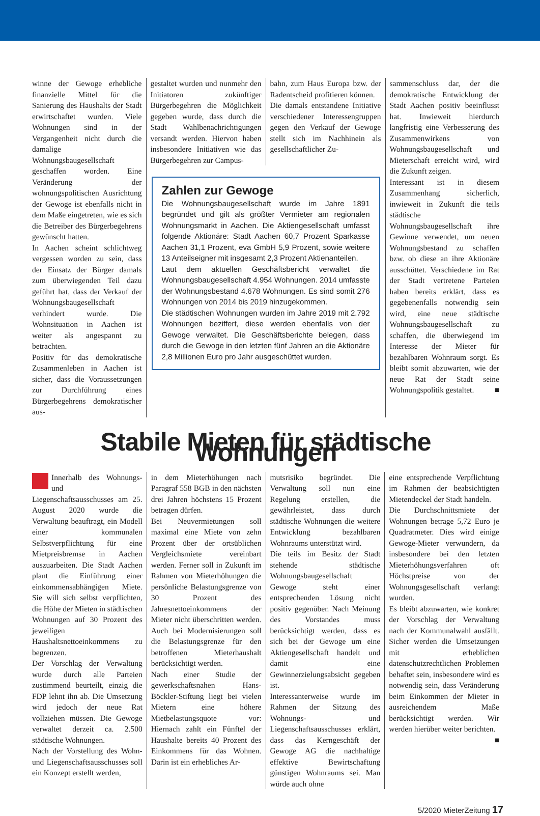winne der Gewoge erhebliche finanzielle Mittel für die Sanierung des Haushalts der Stadt erwirtschaftet wurden. Viele Wohnungen sind in der Vergangenheit nicht durch die damalige Wohnungsbaugesellschaft geschaffen worden. Eine Veränderung der wohnungspolitischen Ausrichtung der Gewoge ist ebenfalls nicht in dem Maße eingetreten, wie es sich die Betreiber des Bürgerbegehrens gewünscht hatten.
In Aachen scheint schlichtweg vergessen worden zu sein, dass der Einsatz der Bürger damals zum überwiegenden Teil dazu geführt hat, dass der Verkauf der Wohnungsbaugesellschaft verhindert wurde. Die Wohnsituation in Aachen ist weiter als angespannt zu betrachten.
Positiv für das demokratische Zusammenleben in Aachen ist sicher, dass die Voraussetzungen zur Durchführung eines Bürgerbegehrens demokratischer aus-
gestaltet wurden und nunmehr den Initiatoren zukünftiger Bürgerbegehren die Möglichkeit gegeben wurde, dass durch die Stadt Wahlbenachrichtigungen versandt werden. Hiervon haben insbesondere Initiativen wie das Bürgerbegehren zur Campus-
bahn, zum Haus Europa bzw. der Radentscheid profitieren können.
Die damals entstandene Initiative verschiedener Interessengruppen gegen den Verkauf der Gewoge stellt sich im Nachhinein als gesellschaftlicher Zu-
Zahlen zur Gewoge
Die Wohnungsbaugesellschaft wurde im Jahre 1891 begründet und gilt als größter Vermieter am regionalen Wohnungsmarkt in Aachen. Die Aktiengesellschaft umfasst folgende Aktionäre: Stadt Aachen 60,7 Prozent Sparkasse Aachen 31,1 Prozent, eva GmbH 5,9 Prozent, sowie weitere 13 Anteilseigner mit insgesamt 2,3 Prozent Aktienanteilen.
Laut dem aktuellen Geschäftsbericht verwaltet die Wohnungsbaugesellschaft 4.954 Wohnungen. 2014 umfasste der Wohnungsbestand 4.678 Wohnungen. Es sind somit 276 Wohnungen von 2014 bis 2019 hinzugekommen.
Die städtischen Wohnungen wurden im Jahre 2019 mit 2.792 Wohnungen beziffert, diese werden ebenfalls von der Gewoge verwaltet. Die Geschäftsberichte belegen, dass durch die Gewoge in den letzten fünf Jahren an die Aktionäre 2,8 Millionen Euro pro Jahr ausgeschüttet wurden.
sammenschluss dar, der die demokratische Entwicklung der Stadt Aachen positiv beeinflusst hat. Inwieweit hierdurch langfristig eine Verbesserung des Zusammenwirkens von Wohnungsbaugesellschaft und Mieterschaft erreicht wird, wird die Zukunft zeigen.
Interessant ist in diesem Zusammenhang sicherlich, inwieweit in Zukunft die teils städtische Wohnungsbaugesellschaft ihre Gewinne verwendet, um neuen Wohnungsbestand zu schaffen bzw. ob diese an ihre Aktionäre ausschüttet. Verschiedene im Rat der Stadt vertretene Parteien haben bereits erklärt, dass es gegebenenfalls notwendig sein wird, eine neue städtische Wohnungsbaugesellschaft zu schaffen, die überwiegend im Interesse der Mieter für bezahlbaren Wohnraum sorgt. Es bleibt somit abzuwarten, wie der neue Rat der Stadt seine Wohnungspolitik gestaltet. ■
Stabile Mieten für städtische Wohnungen
Innerhalb des Wohnungs- und Liegenschaftsausschusses am 25. August 2020 wurde die Verwaltung beauftragt, ein Modell einer kommunalen Selbstverpflichtung für eine Mietpreisbremse in Aachen auszuarbeiten. Die Stadt Aachen plant die Einführung einer einkommensabhängigen Miete. Sie will sich selbst verpflichten, die Höhe der Mieten in städtischen Wohnungen auf 30 Prozent des jeweiligen Haushaltsnettoeinkommens zu begrenzen.
Der Vorschlag der Verwaltung wurde durch alle Parteien zustimmend beurteilt, einzig die FDP lehnt ihn ab. Die Umsetzung wird jedoch der neue Rat vollziehen müssen. Die Gewoge verwaltet derzeit ca. 2.500 städtische Wohnungen.
Nach der Vorstellung des Wohn- und Liegenschaftsausschusses soll ein Konzept erstellt werden,
in dem Mieterhöhungen nach Paragraf 558 BGB in den nächsten drei Jahren höchstens 15 Prozent betragen dürfen.
Bei Neuvermietungen soll maximal eine Miete von zehn Prozent über der ortsüblichen Vergleichsmiete vereinbart werden. Ferner soll in Zukunft im Rahmen von Mieterhöhungen die persönliche Belastungsgrenze von 30 Prozent des Jahresnettoeinkommens der Mieter nicht überschritten werden. Auch bei Modernisierungen soll die Belastungsgrenze für den betroffenen Mieterhaushalt berücksichtigt werden.
Nach einer Studie der gewerkschaftsnahen Hans-Böckler-Stiftung liegt bei vielen Mietern eine höhere Mietbelastungsquote vor: Hiernach zahlt ein Fünftel der Haushalte bereits 40 Prozent des Einkommens für das Wohnen. Darin ist ein erhebliches Ar-
mutsrisiko begründet. Die Verwaltung soll nun eine Regelung erstellen, die gewährleistet, dass durch städtische Wohnungen die weitere Entwicklung bezahlbaren Wohnraums unterstützt wird.
Die teils im Besitz der Stadt stehende städtische Wohnungsbaugesellschaft Gewoge steht einer entsprechenden Lösung nicht positiv gegenüber. Nach Meinung des Vorstandes muss berücksichtigt werden, dass es sich bei der Gewoge um eine Aktiengesellschaft handelt und damit eine Gewinnerzielungsabsicht gegeben ist.
Interessanterweise wurde im Rahmen der Sitzung des Wohnungs- und Liegenschaftsausschusses erklärt, dass das Kerngeschäft der Gewoge AG die nachhaltige effektive Bewirtschaftung günstigen Wohnraums sei. Man würde auch ohne
eine entsprechende Verpflichtung im Rahmen der beabsichtigten Mietendeckel der Stadt handeln.
Die Durchschnittsmiete der Wohnungen betrage 5,72 Euro je Quadratmeter. Dies wird einige Gewoge-Mieter verwundern, da insbesondere bei den letzten Mieterhöhungsverfahren oft Höchstpreise von der Wohnungsgesellschaft verlangt wurden.
Es bleibt abzuwarten, wie konkret der Vorschlag der Verwaltung nach der Kommunalwahl ausfällt. Sicher werden die Umsetzungen mit erheblichen datenschutzrechtlichen Problemen behaftet sein, insbesondere wird es notwendig sein, dass Veränderung beim Einkommen der Mieter in ausreichendem Maße berücksichtigt werden. Wir werden hierüber weiter berichten. ■
5/2020 MieterZeitung 17